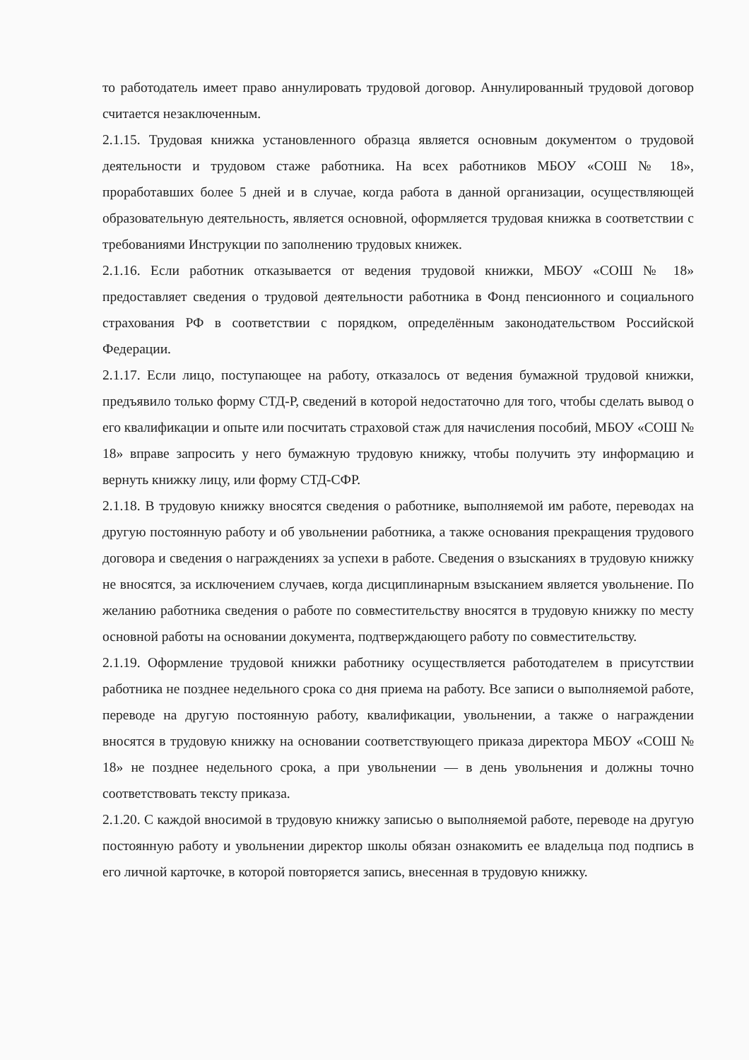то работодатель имеет право аннулировать трудовой договор. Аннулированный трудовой договор считается незаключенным.
2.1.15. Трудовая книжка установленного образца является основным документом о трудовой деятельности и трудовом стаже работника. На всех работников МБОУ «СОШ № 18», проработавших более 5 дней и в случае, когда работа в данной организации, осуществляющей образовательную деятельность, является основной, оформляется трудовая книжка в соответствии с требованиями Инструкции по заполнению трудовых книжек.
2.1.16. Если работник отказывается от ведения трудовой книжки, МБОУ «СОШ № 18» предоставляет сведения о трудовой деятельности работника в Фонд пенсионного и социального страхования РФ в соответствии с порядком, определённым законодательством Российской Федерации.
2.1.17. Если лицо, поступающее на работу, отказалось от ведения бумажной трудовой книжки, предъявило только форму СТД-Р, сведений в которой недостаточно для того, чтобы сделать вывод о его квалификации и опыте или посчитать страховой стаж для начисления пособий, МБОУ «СОШ № 18» вправе запросить у него бумажную трудовую книжку, чтобы получить эту информацию и вернуть книжку лицу, или форму СТД-СФР.
2.1.18. В трудовую книжку вносятся сведения о работнике, выполняемой им работе, переводах на другую постоянную работу и об увольнении работника, а также основания прекращения трудового договора и сведения о награждениях за успехи в работе. Сведения о взысканиях в трудовую книжку не вносятся, за исключением случаев, когда дисциплинарным взысканием является увольнение. По желанию работника сведения о работе по совместительству вносятся в трудовую книжку по месту основной работы на основании документа, подтверждающего работу по совместительству.
2.1.19. Оформление трудовой книжки работнику осуществляется работодателем в присутствии работника не позднее недельного срока со дня приема на работу. Все записи о выполняемой работе, переводе на другую постоянную работу, квалификации, увольнении, а также о награждении вносятся в трудовую книжку на основании соответствующего приказа директора МБОУ «СОШ № 18» не позднее недельного срока, а при увольнении — в день увольнения и должны точно соответствовать тексту приказа.
2.1.20. С каждой вносимой в трудовую книжку записью о выполняемой работе, переводе на другую постоянную работу и увольнении директор школы обязан ознакомить ее владельца под подпись в его личной карточке, в которой повторяется запись, внесенная в трудовую книжку.